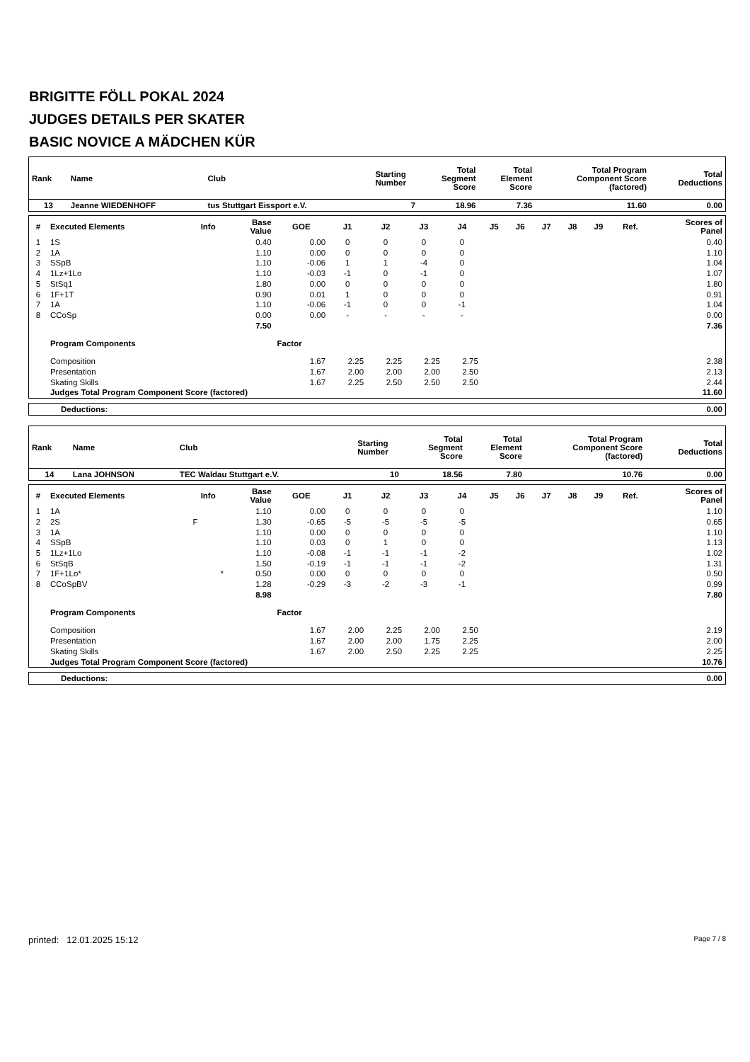BRIGITTE FÖLL POKAL 2024
JUDGES DETAILS PER SKATER
BASIC NOVICE A MÄDCHEN KÜR
| Rank | Name | Club | Starting Number | Total Segment Score | Total Element Score | Total Program Component Score (factored) | Total Deductions |
| --- | --- | --- | --- | --- | --- | --- | --- |
| 13 | Jeanne WIEDENHOFF | tus Stuttgart Eissport e.V. | 7 | 18.96 | 7.36 | 11.60 | 0.00 |
| # | Executed Elements | Info | Base Value | GOE | J1 | J2 | J3 | J4 | J5 | J6 | J7 | J8 | J9 | Ref. | Scores of Panel |
| --- | --- | --- | --- | --- | --- | --- | --- | --- | --- | --- | --- | --- | --- | --- | --- |
| 1 | 1S | | 0.40 | 0.00 | 0 | 0 | 0 | 0 | | | | | | | 0.40 |
| 2 | 1A | | 1.10 | 0.00 | 0 | 0 | 0 | 0 | | | | | | | 1.10 |
| 3 | SSpB | | 1.10 | -0.06 | 1 | 1 | -4 | 0 | | | | | | | 1.04 |
| 4 | 1Lz+1Lo | | 1.10 | -0.03 | -1 | 0 | -1 | 0 | | | | | | | 1.07 |
| 5 | StSq1 | | 1.80 | 0.00 | 0 | 0 | 0 | 0 | | | | | | | 1.80 |
| 6 | 1F+1T | | 0.90 | 0.01 | 1 | 0 | 0 | 0 | | | | | | | 0.91 |
| 7 | 1A | | 1.10 | -0.06 | -1 | 0 | 0 | -1 | | | | | | | 1.04 |
| 8 | CCoSp | | 0.00 | 0.00 | - | - | - | - | | | | | | | 0.00 |
| | | | 7.50 | | | | | | | | | | | | 7.36 |
| | Program Components | | | Factor | | | | | | | | | | | |
| | Composition | | | 1.67 | 2.25 | 2.25 | 2.25 | 2.75 | | | | | | | 2.38 |
| | Presentation | | | 1.67 | 2.00 | 2.00 | 2.00 | 2.50 | | | | | | | 2.13 |
| | Skating Skills | | | 1.67 | 2.25 | 2.50 | 2.50 | 2.50 | | | | | | | 2.44 |
| | Judges Total Program Component Score (factored) | | | | | | | | | | | | | | 11.60 |
| Deductions: | 0.00 |
| Rank | Name | Club | Starting Number | Total Segment Score | Total Element Score | Total Program Component Score (factored) | Total Deductions |
| --- | --- | --- | --- | --- | --- | --- | --- |
| 14 | Lana JOHNSON | TEC Waldau Stuttgart e.V. | 10 | 18.56 | 7.80 | 10.76 | 0.00 |
| # | Executed Elements | Info | Base Value | GOE | J1 | J2 | J3 | J4 | J5 | J6 | J7 | J8 | J9 | Ref. | Scores of Panel |
| --- | --- | --- | --- | --- | --- | --- | --- | --- | --- | --- | --- | --- | --- | --- | --- |
| 1 | 1A | | 1.10 | 0.00 | 0 | 0 | 0 | 0 | | | | | | | 1.10 |
| 2 | 2S | F | 1.30 | -0.65 | -5 | -5 | -5 | -5 | | | | | | | 0.65 |
| 3 | 1A | | 1.10 | 0.00 | 0 | 0 | 0 | 0 | | | | | | | 1.10 |
| 4 | SSpB | | 1.10 | 0.03 | 0 | 1 | 0 | 0 | | | | | | | 1.13 |
| 5 | 1Lz+1Lo | | 1.10 | -0.08 | -1 | -1 | -1 | -2 | | | | | | | 1.02 |
| 6 | StSqB | | 1.50 | -0.19 | -1 | -1 | -1 | -2 | | | | | | | 1.31 |
| 7 | 1F+1Lo* | * | 0.50 | 0.00 | 0 | 0 | 0 | 0 | | | | | | | 0.50 |
| 8 | CCoSpBV | | 1.28 | -0.29 | -3 | -2 | -3 | -1 | | | | | | | 0.99 |
| | | | 8.98 | | | | | | | | | | | | 7.80 |
| | Program Components | | | Factor | | | | | | | | | | | |
| | Composition | | | 1.67 | 2.00 | 2.25 | 2.00 | 2.50 | | | | | | | 2.19 |
| | Presentation | | | 1.67 | 2.00 | 2.00 | 1.75 | 2.25 | | | | | | | 2.00 |
| | Skating Skills | | | 1.67 | 2.00 | 2.50 | 2.25 | 2.25 | | | | | | | 2.25 |
| | Judges Total Program Component Score (factored) | | | | | | | | | | | | | | 10.76 |
| Deductions: | 0.00 |
printed: 12.01.2025 15:12 Page 7 / 8